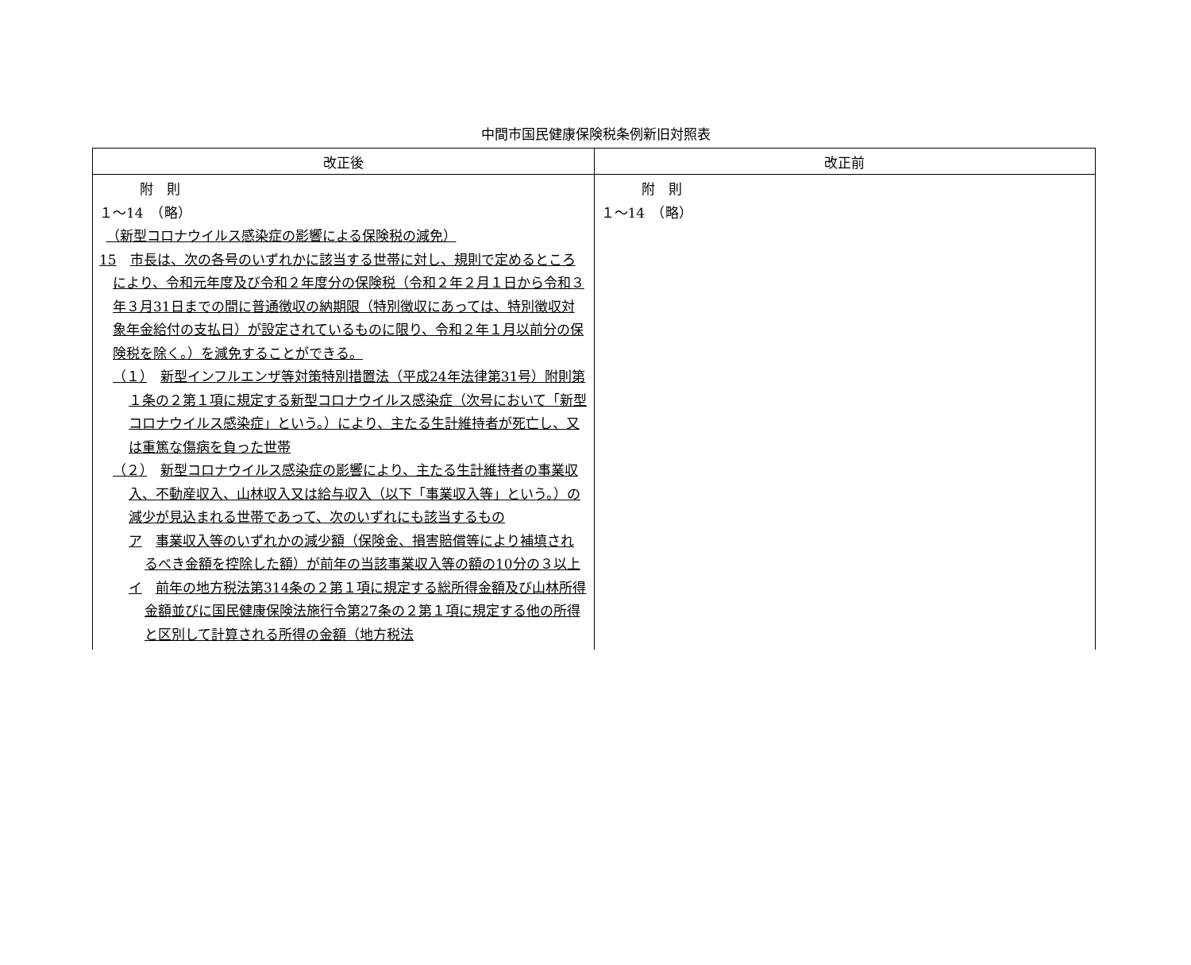中間市国民健康保険税条例新旧対照表
| 改正後 | 改正前 |
| --- | --- |
| 附 則 １～14 （略） （新型コロナウイルス感染症の影響による保険税の減免） 15 市長は、次の各号のいずれかに該当する世帯に対し、規則で定めるところにより、令和元年度及び令和２年度分の保険税（令和２年２月１日から令和３年３月31日までの間に普通徴収の納期限（特別徴収にあっては、特別徴収対象年金給付の支払日）が設定されているものに限り、令和２年１月以前分の保険税を除く。）を減免することができる。 （１） 新型インフルエンザ等対策特別措置法（平成24年法律第31号）附則第１条の２第１項に規定する新型コロナウイルス感染症（次号において「新型コロナウイルス感染症」という。）により、主たる生計維持者が死亡し、又は重篤な傷病を負った世帯 （２） 新型コロナウイルス感染症の影響により、主たる生計維持者の事業収入、不動産収入、山林収入又は給与収入（以下「事業収入等」という。）の減少が見込まれる世帯であって、次のいずれにも該当するもの ア 事業収入等のいずれかの減少額（保険金、損害賠償等により補填されるべき金額を控除した額）が前年の当該事業収入等の額の10分の３以上 イ 前年の地方税法第314条の２第１項に規定する総所得金額及び山林所得金額並びに国民健康保険法施行令第27条の２第１項に規定する他の所得と区別して計算される所得の金額（地方税法 | 附 則 １～14 （略） |